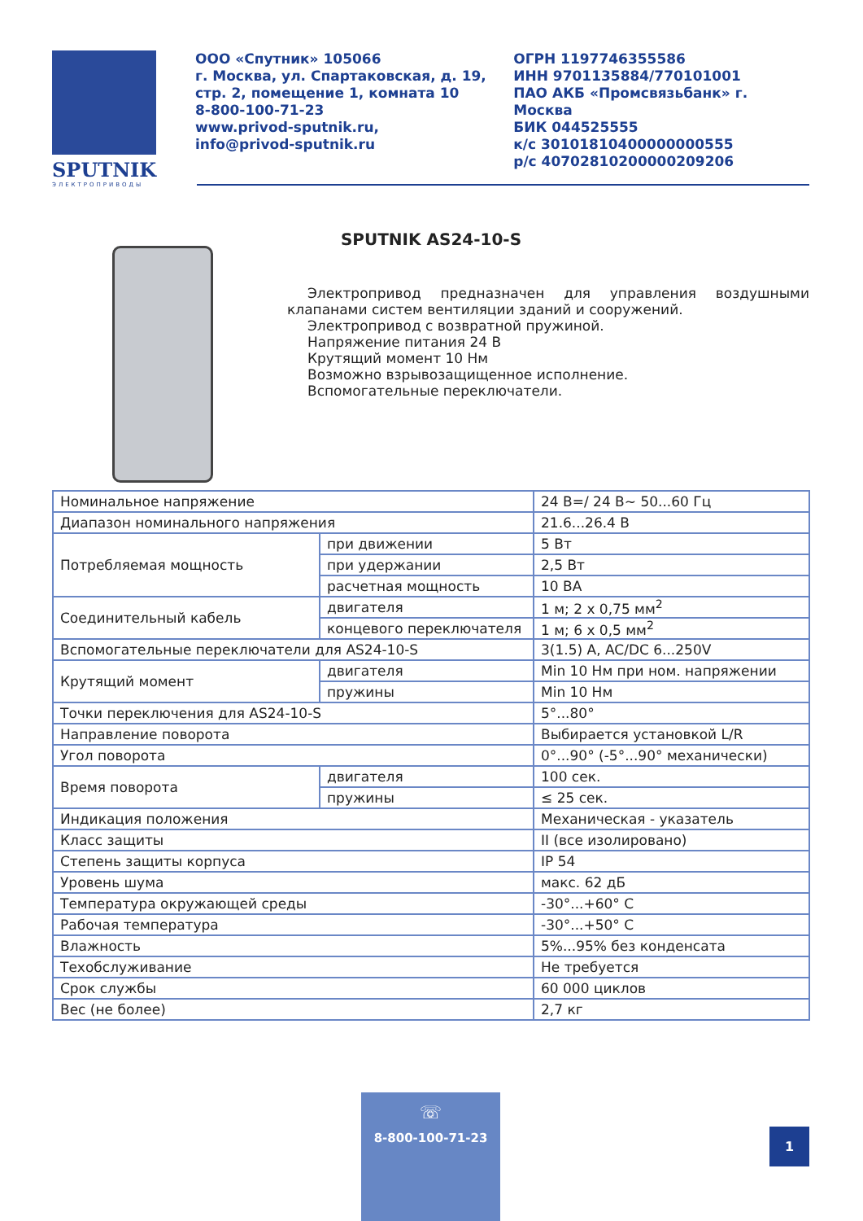SPUTNIK
ЭЛЕКТРОПРИВОДЫ
ООО «Спутник» 105066
г. Москва, ул. Спартаковская, д. 19, стр. 2, помещение 1, комната 10
8-800-100-71-23
www.privod-sputnik.ru,
info@privod-sputnik.ru
ОГРН 1197746355586
ИНН 9701135884/770101001
ПАО АКБ «Промсвязьбанк» г. Москва
БИК 044525555
к/с 30101810400000000555
р/с 40702810200000209206
SPUTNIK AS24-10-S
Электропривод предназначен для управления воздушными клапанами систем вентиляции зданий и сооружений.
Электропривод с возвратной пружиной.
Напряжение питания 24 В
Крутящий момент 10 Нм
Возможно взрывозащищенное исполнение.
Вспомогательные переключатели.
| Номинальное напряжение | | 24 В=/ 24 В~ 50...60 Гц |
| Диапазон номинального напряжения | | 21.6...26.4 В |
| Потребляемая мощность | при движении | 5 Вт |
| | при удержании | 2,5 Вт |
| | расчетная мощность | 10 ВА |
| Соединительный кабель | двигателя | 1 м; 2 х 0,75 мм<sup>2</sup> |
| | концевого переключателя | 1 м; 6 х 0,5 мм<sup>2</sup> |
| Вспомогательные переключатели для AS24-10-S | | 3(1.5) А, AC/DC 6...250V |
| Крутящий момент | двигателя | Min 10 Нм при ном. напряжении |
| | пружины | Min 10 Нм |
| Точки переключения для AS24-10-S | | 5°...80° |
| Направление поворота | | Выбирается установкой L/R |
| Угол поворота | | 0°...90° (-5°...90° механически) |
| Время поворота | двигателя | 100 сек. |
| | пружины | ≤ 25 сек. |
| Индикация положения | | Механическая - указатель |
| Класс защиты | | II (все изолировано) |
| Степень защиты корпуса | | IP 54 |
| Уровень шума | | макс. 62 дБ |
| Температура окружающей среды | | -30°...+60° С |
| Рабочая температура | | -30°...+50° С |
| Влажность | | 5%...95% без конденсата |
| Техобслуживание | | Не требуется |
| Срок службы | | 60 000 циклов |
| Вес (не более) | | 2,7 кг |
☏
8-800-100-71-23
1